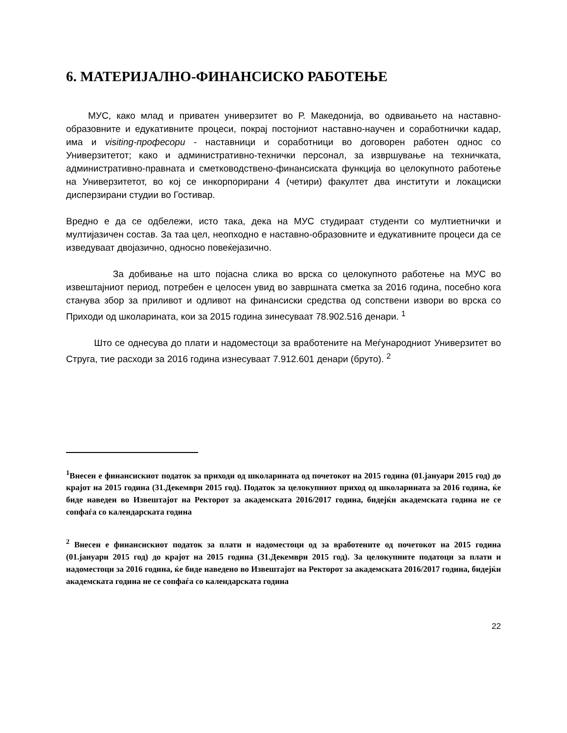6. МАТЕРИЈАЛНО-ФИНАНСИСКО РАБОТЕЊЕ
МУС, како млад и приватен универзитет во Р. Македонија, во одвивањето на наставно-образовните и едукативните процеси, покрај постојниот наставно-научен и соработнички кадар, има и visiting-професори - наставници и соработници во договорен работен однос со Универзитетот; како и административно-технички персонал, за извршување на техничката, административно-правната и сметководствено-финансиската функција во целокупното работење на Универзитетот, во кој се инкорпорирани 4 (четири) факултет два институти и локациски дисперзирани студии во Гостивар.
Вредно е да се одбележи, исто така, дека на МУС студираат студенти со мултиетнички и мултијазичен состав. За таа цел, неопходно е наставно-образовните и едукативните процеси да се изведуваат двојазично, односно повеќејазично.
За добивање на што појасна слика во врска со целокупното работење на МУС во извештајниот период, потребен е целосен увид во завршната сметка за 2016 година, посебно кога станува збор за приливот и одливот на финансиски средства од сопствени извори во врска со Приходи од школарината, кои за 2015 година зинесуваат 78.902.516 денари. <sup>1</sup>
Што се однесува до плати и надоместоци за вработените на Меѓународниот Универзитет во Струга, тие расходи за 2016 година изнесуваат 7.912.601 денари (бруто). <sup>2</sup>
<sup>1</sup> Внесен е финансискиот податок за приходи од школарината од почетокот на 2015 година (01.јануари 2015 год) до крајот на 2015 година (31.Декември 2015 год). Податок за целокупниот приход од школарината за 2016 година, ќе биде наведен во Извештајот на Ректорот за академската 2016/2017 година, бидејќи академската година не се сопфаѓа со календарската година
<sup>2</sup> Внесен е финансискиот податок за плати и надоместоци од за вработените од почетокот на 2015 година (01.јануари 2015 год) до крајот на 2015 година (31.Декември 2015 год). За целокупните податоци за плати и надоместоци за 2016 година, ќе биде наведено во Извештајот на Ректорот за академската 2016/2017 година, бидејќи академската година не се сопфаѓа со календарската година
22